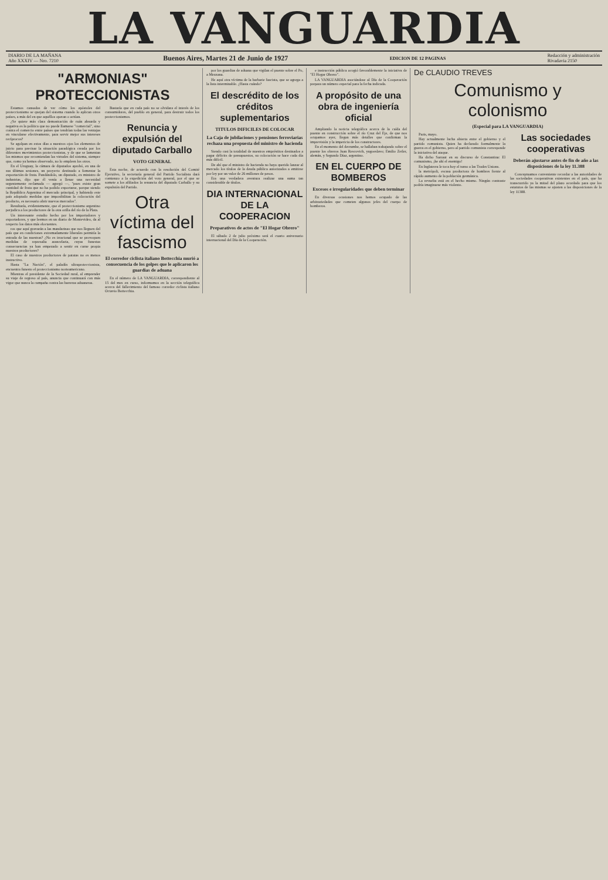LA VANGUARDIA
DIARIO DE LA MAÑANA
Año XXXIV — Nro. 7210
Buenos Aires, Martes 21 de Junio de 1927
EDICION DE 12 PAGINAS
Redacción y administración
Rivadavia 2150
"ARMONIAS" PROTECCIONISTAS
Estamos cansados de ver cómo los apóstoles del proteccionismo se quejan del sistema cuando lo aplican otros países, a más del en que aquéllos operan o actúan.
¿Se quiere más clara demostración de cuán absurda y negativa es la política que no puede llamarse "comercial", sino contra el comercio entre países que tendrían todas las ventajas en vincularse efectivamente, para servir mejor sus intereses recíprocos?
Se agolpan en estos días a nuestros ojos los elementos de juicio para precisar la situación paradógica creada por los diferentes movimientos proteccionistas, y de que se lamentan los mismos que recomiendan las virtudes del sistema, siempre que, como ya hemos observado, no lo empleen los otros.
En el Uruguay, la cámara de diputados aprobó, en una de sus últimas sesiones, un proyecto destinado a fomentar la exportación de fruta. Fundándolo, un diputado, ex ministro de industrias, dijo que él venía a llenar una necesidad urgentemente reclamada — agregó —, "pues existe gran cantidad de fruta que no ha podido exportarse, porque siendo la República Argentina el mercado principal, y habiendo este país adoptado medidas que imposibilitan la colocación del producto, es necesario abrir nuevos mercados".
Resultaría, evidentemente, que el proteccionismo argentino perjudica a los productores de la otra orilla del río de la Plata.
Un interesante estudio hecho por los importadores y exportadores, y que leemos en un diario de Montevideo, da al respecto los datos más elocuentes.
ros que aquí gravarán a las mandarinas que nos lleguen del país que en condiciones extremadamente liberales permitía la entrada de las nuestras? ¿No es irracional que se provoquen medidas de represalia arancelaria, cuyas funestas consecuencias ya han empezado a sentir en carne propia nuestros productores?
El caso de nuestros productores de patatas no es menos instructivo.
Hasta "La Nación", el paladín ultraproteccionista, encuentra funesto el proteccionismo norteamericano.
Mientras el presidente de la Sociedad rural, al emprender su viaje de regreso al país, anuncia que continuará con más vigor que nunca la campaña contra las barreras aduaneras.
Bastaría que en cada país no se olvidara el interés de los consumidores, del pueblo en general, para destruir todos los proteccionismos.
Renuncia y expulsión del diputado Carballo
VOTO GENERAL
Esta noche, de acuerdo con la resolución del Comité Ejecutivo, la secretaría general del Partido Socialista dará comienzo a la expedición del voto general, por el que se somete a los afiliados la renuncia del diputado Carballo y su expulsión del Partido.
Otra víctima del fascismo
El corredor ciclista italiano Bottecchia murió a consecuencia de los golpes que le aplicaron los guardias de aduana
En el número de LA VANGUARDIA, correspondiente al 15 del mes en curso, informamos en la sección telegráfica acerca del fallecimiento del famoso corredor ciclista italiano Octavio Bottecchia.
por los guardias de aduana que vigilan el puente sobre el Po, a Mezzana.
He aquí otra víctima de la barbarie fascista, que se agrega a la lista interminable. ¿Hasta cuándo?
El descrédito de los créditos suplementarios
TITULOS DIFICILES DE COLOCAR
La Caja de jubilaciones y pensiones ferroviarias rechaza una propuesta del ministro de hacienda
Siendo casi la totalidad de nuestros empréstitos destinados a pagar déficits de presupuestos, su colocación se hace cada día más difícil.
De ahí que el ministro de hacienda no haya querido lanzar al mercado los títulos de la deuda pública autorizados a emitirse por ley por un valor de 26 millones de pesos.
Era una verdadera aventura realizar una suma tan considerable de títulos.
DIA INTERNACIONAL DE LA COOPERACION
Preparativos de actos de "El Hogar Obrero"
El sábado 2 de julio próximo será el cuarto aniversario internacional del Día de la Cooperación.
e instrucción pública acogió favorablemente la iniciativa de "El Hogar Obrero".
LA VANGUARDIA asociándose al Día de la Cooperación prepara un número especial para la fecha indicada.
A propósito de una obra de ingeniería oficial
Ampliando la noticia telegráfica acerca de la caída del puente en construcción sobre el río Cruz del Eje, de que nos ocupamos ayer, llegan más detalles que confirman la imprevisión y la impericia de los constructores.
En el momento del derrumbe, se hallaban trabajando sobre el puente los obreros Juan Rescovich, yugoeslavo; Emilio Zetler, alemán, y Segundo Díaz, argentino.
EN EL CUERPO DE BOMBEROS
Excesos e irregularidades que deben terminar
En diversas ocasiones nos hemos ocupado de las arbitrariedades que cometen algunos jefes del cuerpo de bomberos.
De CLAUDIO TREVES
Comunismo y colonismo
(Especial para LA VANGUARDIA)
Paris, mayo.
Hay actualmente lucha abierta entre el gobierno y el partido comunista. Quien ha declarado formalmente la guerra es el gobierno, pero al partido comunista corresponde la iniciativa del ataque.
Ha dicho Sarraut en su discurso de Constantina: El comunismo, ¡he ahí el enemigo!
En Inglaterra le toca hoy el turno a las Trades Unions.
la metrópoli, escasa productora de hombres frente al rápido aumento de la población germánica.
La revuelta está en el hecho mismo. Ningún contraste podría imaginarse más violento.
Las sociedades cooperativas
Deberán ajustarse antes de fin de año a las disposiciones de la ley 11.388
Conceptuamos conveniente recordar a las autoridades de las sociedades cooperativas existentes en el país, que ha transcurrido ya la mitad del plazo acordado para que los estatutos de las mismas se ajusten a las disposiciones de la ley 11388.